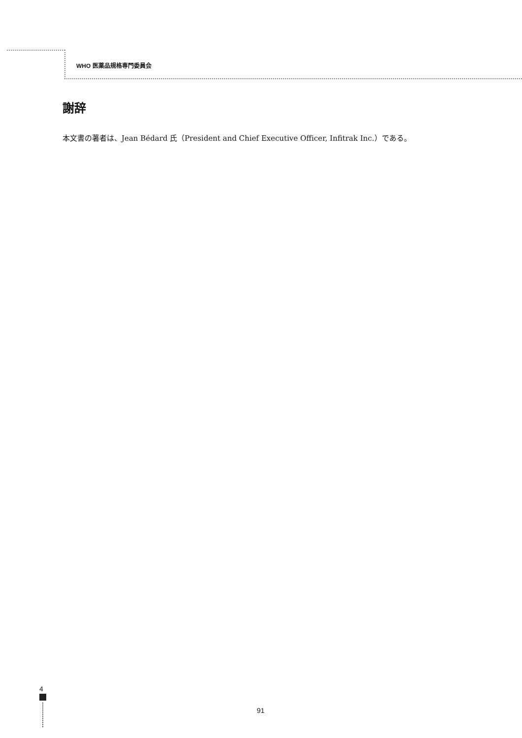WHO 医薬品規格専門委員会
謝辞
本文書の著者は、Jean Bédard 氏（President and Chief Executive Officer, Infitrak Inc.）である。
4
91